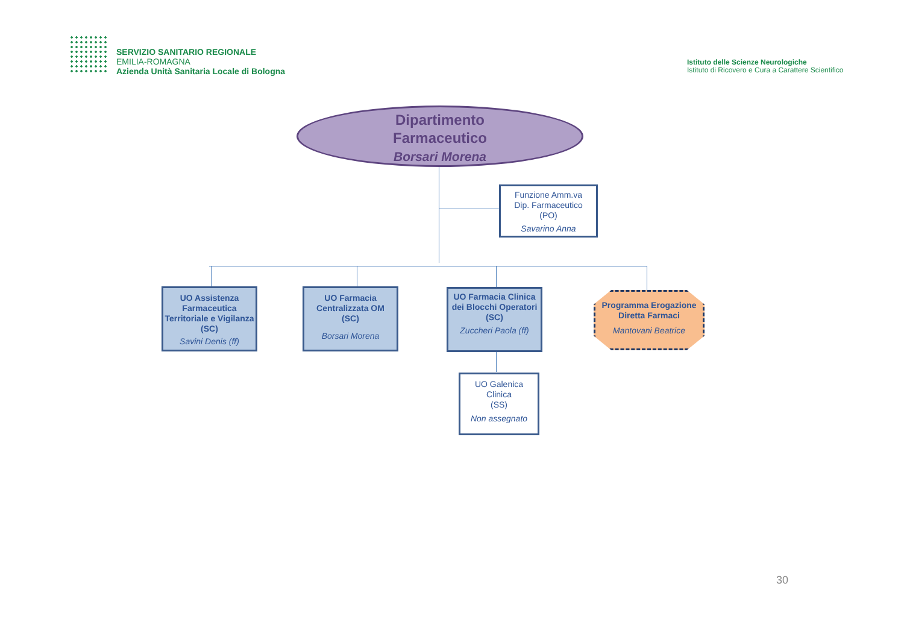SERVIZIO SANITARIO REGIONALE
EMILIA-ROMAGNA
Azienda Unità Sanitaria Locale di Bologna
Istituto delle Scienze Neurologiche
Istituto di Ricovero e Cura a Carattere Scientifico
Dipartimento
Farmaceutico
Borsari Morena
Funzione Amm.va
Dip. Farmaceutico
(PO)
Savarino Anna
UO Assistenza Farmaceutica Territoriale e Vigilanza (SC)
Savini Denis (ff)
UO Farmacia Centralizzata OM
(SC)
Borsari Morena
UO Farmacia Clinica dei Blocchi Operatori
(SC)
Zuccheri Paola (ff)
Programma Erogazione Diretta Farmaci
Mantovani Beatrice
UO Galenica
Clinica
(SS)
Non assegnato
30